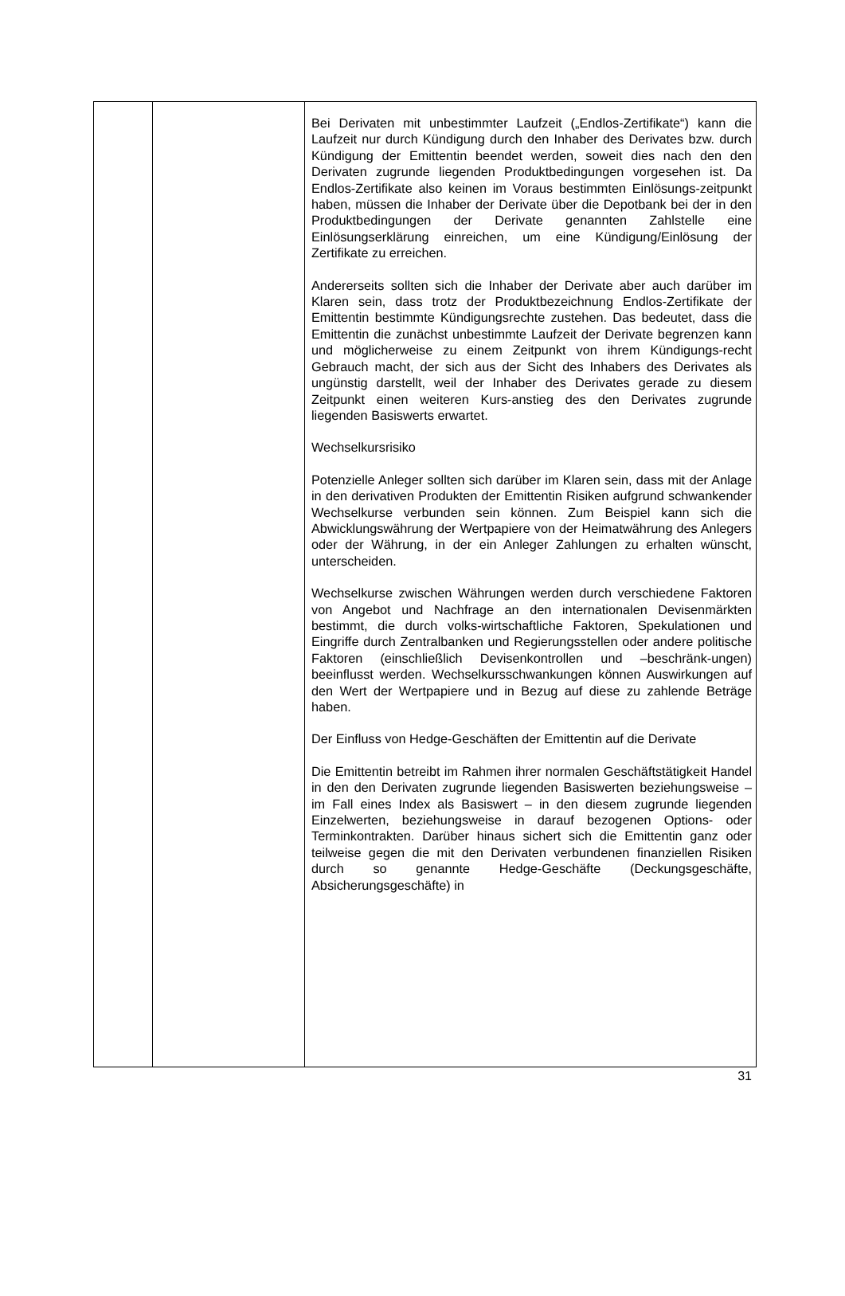| | | Bei Derivaten mit unbestimmter Laufzeit („Endlos-Zertifikate“) kann die Laufzeit nur durch Kündigung durch den Inhaber des Derivates bzw. durch Kündigung der Emittentin beendet werden, soweit dies nach den den Derivaten zugrunde liegenden Produktbedingungen vorgesehen ist. Da Endlos-Zertifikate also keinen im Voraus bestimmten Einlösungs-zeitpunkt haben, müssen die Inhaber der Derivate über die Depotbank bei der in den Produktbedingungen der Derivate genannten Zahlstelle eine Einlösungserklärung einreichen, um eine Kündigung/Einlösung der Zertifikate zu erreichen. Andererseits sollten sich die Inhaber der Derivate aber auch darüber im Klaren sein, dass trotz der Produktbezeichnung Endlos-Zertifikate der Emittentin bestimmte Kündigungsrechte zustehen. Das bedeutet, dass die Emittentin die zunächst unbestimmte Laufzeit der Derivate begrenzen kann und möglicherweise zu einem Zeitpunkt von ihrem Kündigungs-recht Gebrauch macht, der sich aus der Sicht des Inhabers des Derivates als ungünstig darstellt, weil der Inhaber des Derivates gerade zu diesem Zeitpunkt einen weiteren Kurs-anstieg des den Derivates zugrunde liegenden Basiswerts erwartet. Wechselkursrisiko Potenzielle Anleger sollten sich darüber im Klaren sein, dass mit der Anlage in den derivativen Produkten der Emittentin Risiken aufgrund schwankender Wechselkurse verbunden sein können. Zum Beispiel kann sich die Abwicklungswährung der Wertpapiere von der Heimatwährung des Anlegers oder der Währung, in der ein Anleger Zahlungen zu erhalten wünscht, unterscheiden. Wechselkurse zwischen Währungen werden durch verschiedene Faktoren von Angebot und Nachfrage an den internationalen Devisenmärkten bestimmt, die durch volks-wirtschaftliche Faktoren, Spekulationen und Eingriffe durch Zentralbanken und Regierungsstellen oder andere politische Faktoren (einschließlich Devisenkontrollen und –beschränk-ungen) beeinflusst werden. Wechselkursschwankungen können Auswirkungen auf den Wert der Wertpapiere und in Bezug auf diese zu zahlende Beträge haben. Der Einfluss von Hedge-Geschäften der Emittentin auf die Derivate Die Emittentin betreibt im Rahmen ihrer normalen Geschäftstätigkeit Handel in den den Derivaten zugrunde liegenden Basiswerten beziehungsweise – im Fall eines Index als Basiswert – in den diesem zugrunde liegenden Einzelwerten, beziehungsweise in darauf bezogenen Options- oder Terminkontrakten. Darüber hinaus sichert sich die Emittentin ganz oder teilweise gegen die mit den Derivaten verbundenen finanziellen Risiken durch so genannte Hedge-Geschäfte (Deckungsgeschäfte, Absicherungsgeschäfte) in |
31